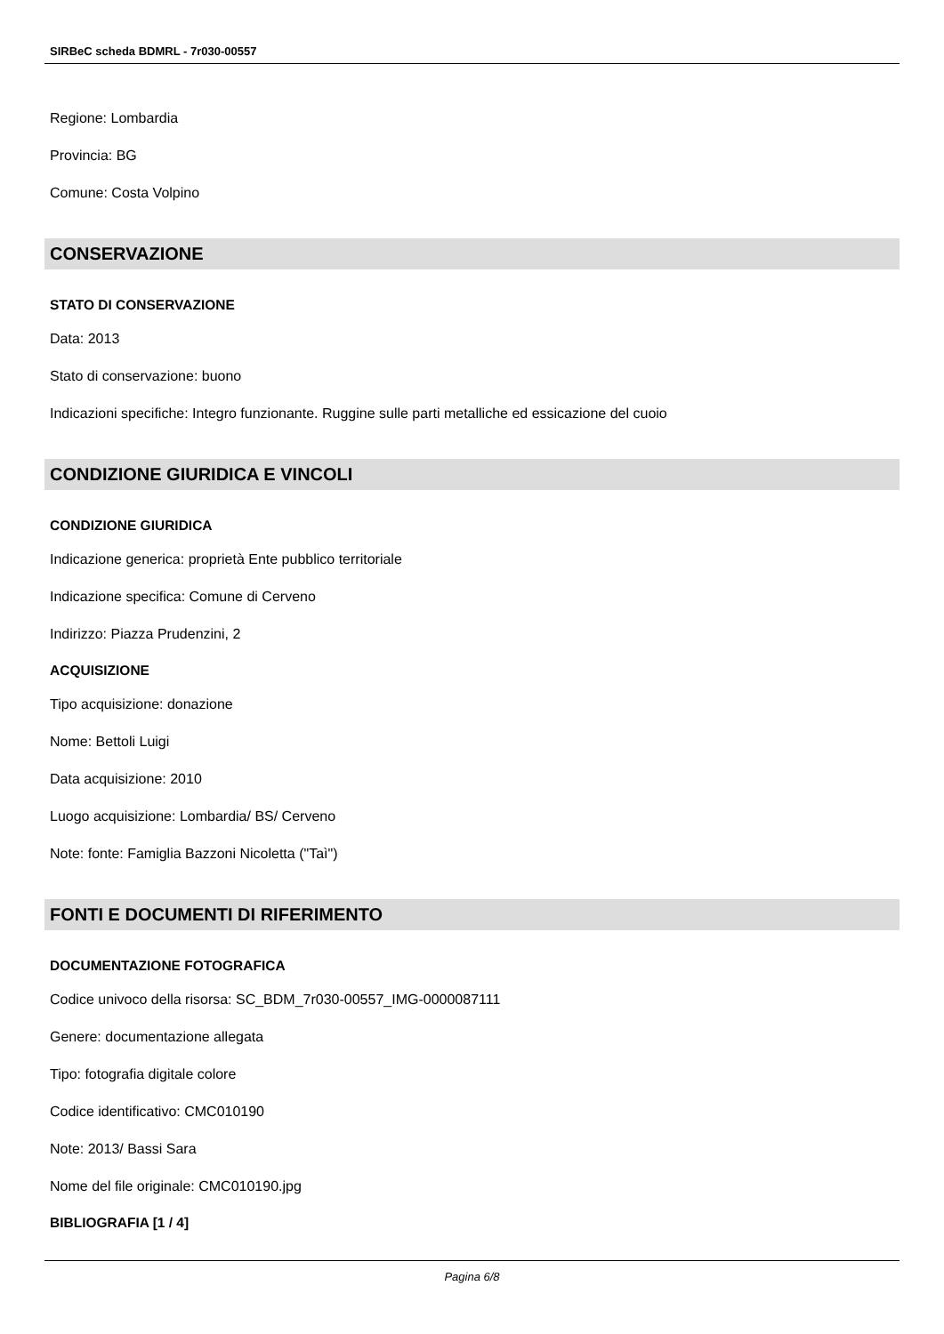SIRBeC scheda BDMRL - 7r030-00557
Regione: Lombardia
Provincia: BG
Comune: Costa Volpino
CONSERVAZIONE
STATO DI CONSERVAZIONE
Data: 2013
Stato di conservazione: buono
Indicazioni specifiche: Integro funzionante. Ruggine sulle parti metalliche ed essicazione del cuoio
CONDIZIONE GIURIDICA E VINCOLI
CONDIZIONE GIURIDICA
Indicazione generica: proprietà Ente pubblico territoriale
Indicazione specifica: Comune di Cerveno
Indirizzo: Piazza Prudenzini, 2
ACQUISIZIONE
Tipo acquisizione: donazione
Nome: Bettoli Luigi
Data acquisizione: 2010
Luogo acquisizione: Lombardia/ BS/ Cerveno
Note: fonte: Famiglia Bazzoni Nicoletta ("Taì")
FONTI E DOCUMENTI DI RIFERIMENTO
DOCUMENTAZIONE FOTOGRAFICA
Codice univoco della risorsa: SC_BDM_7r030-00557_IMG-0000087111
Genere: documentazione allegata
Tipo: fotografia digitale colore
Codice identificativo: CMC010190
Note: 2013/ Bassi Sara
Nome del file originale: CMC010190.jpg
BIBLIOGRAFIA [1 / 4]
Pagina 6/8